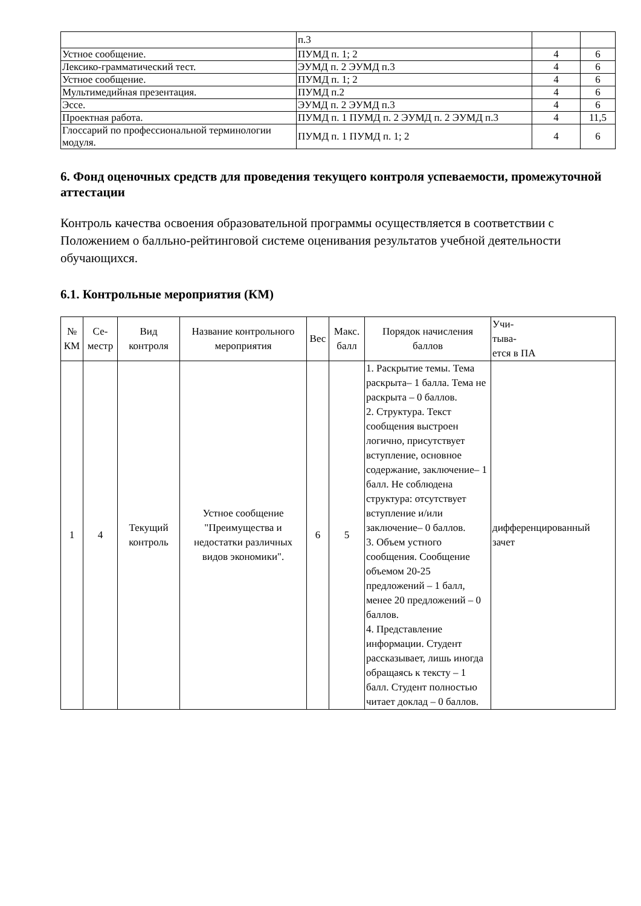| | п.3 | | |
| Устное сообщение. | ПУМД п. 1; 2 | 4 | 6 |
| Лексико-грамматический тест. | ЭУМД п. 2 ЭУМД п.3 | 4 | 6 |
| Устное сообщение. | ПУМД п. 1; 2 | 4 | 6 |
| Мультимедийная презентация. | ПУМД п.2 | 4 | 6 |
| Эссе. | ЭУМД п. 2 ЭУМД п.3 | 4 | 6 |
| Проектная работа. | ПУМД п. 1 ПУМД п. 2 ЭУМД п. 2 ЭУМД п.3 | 4 | 11,5 |
| Глоссарий по профессиональной терминологии модуля. | ПУМД п. 1 ПУМД п. 1; 2 | 4 | 6 |
6. Фонд оценочных средств для проведения текущего контроля успеваемости, промежуточной аттестации
Контроль качества освоения образовательной программы осуществляется в соответствии с Положением о балльно-рейтинговой системе оценивания результатов учебной деятельности обучающихся.
6.1. Контрольные мероприятия (КМ)
| № КМ | Се-местр | Вид контроля | Название контрольного мероприятия | Вес | Макс. балл | Порядок начисления баллов | Учи- тыва- ется в ПА |
| --- | --- | --- | --- | --- | --- | --- | --- |
| 1 | 4 | Текущий контроль | Устное сообщение "Преимущества и недостатки различных видов экономики". | 6 | 5 | 1. Раскрытие темы. Тема раскрыта– 1 балла. Тема не раскрыта – 0 баллов. 2. Структура. Текст сообщения выстроен логично, присутствует вступление, основное содержание, заключение– 1 балл. Не соблюдена структура: отсутствует вступление и/или заключение– 0 баллов. 3. Объем устного сообщения. Сообщение объемом 20-25 предложений – 1 балл, менее 20 предложений – 0 баллов. 4. Представление информации. Студент рассказывает, лишь иногда обращаясь к тексту – 1 балл. Студент полностью читает доклад – 0 баллов. | дифференцированный зачет |